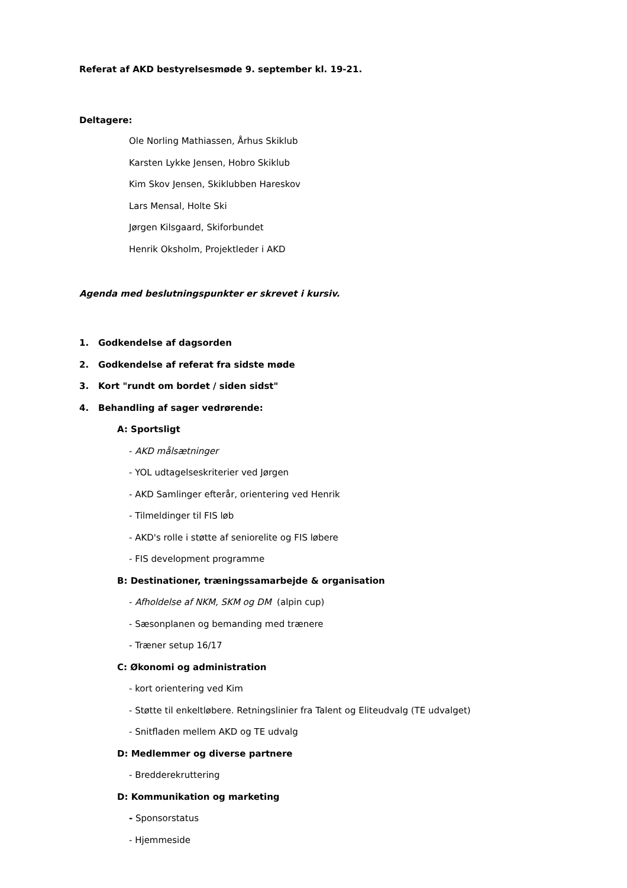Referat af AKD bestyrelsesmøde 9. september kl. 19-21.
Deltagere:
Ole Norling Mathiassen, Århus Skiklub
Karsten Lykke Jensen, Hobro Skiklub
Kim Skov Jensen, Skiklubben Hareskov
Lars Mensal, Holte Ski
Jørgen Kilsgaard, Skiforbundet
Henrik Oksholm, Projektleder i AKD
Agenda med beslutningspunkter er skrevet i kursiv.
1. Godkendelse af dagsorden
2. Godkendelse af referat fra sidste møde
3. Kort "rundt om bordet / siden sidst"
4. Behandling af sager vedrørende:
A: Sportsligt
- AKD målsætninger
- YOL udtagelseskriterier ved Jørgen
- AKD Samlinger efterår, orientering ved Henrik
- Tilmeldinger til FIS løb
- AKD's rolle i støtte af seniorelite og FIS løbere
- FIS development programme
B: Destinationer, træningssamarbejde & organisation
- Afholdelse af NKM, SKM og DM (alpin cup)
- Sæsonplanen og bemanding med trænere
- Træner setup 16/17
C: Økonomi og administration
- kort orientering ved Kim
- Støtte til enkeltløbere. Retningslinier fra Talent og Eliteudvalg (TE udvalget)
- Snitfladen mellem AKD og TE udvalg
D: Medlemmer og diverse partnere
- Bredderekruttering
D: Kommunikation og marketing
- Sponsorstatus
- Hjemmeside